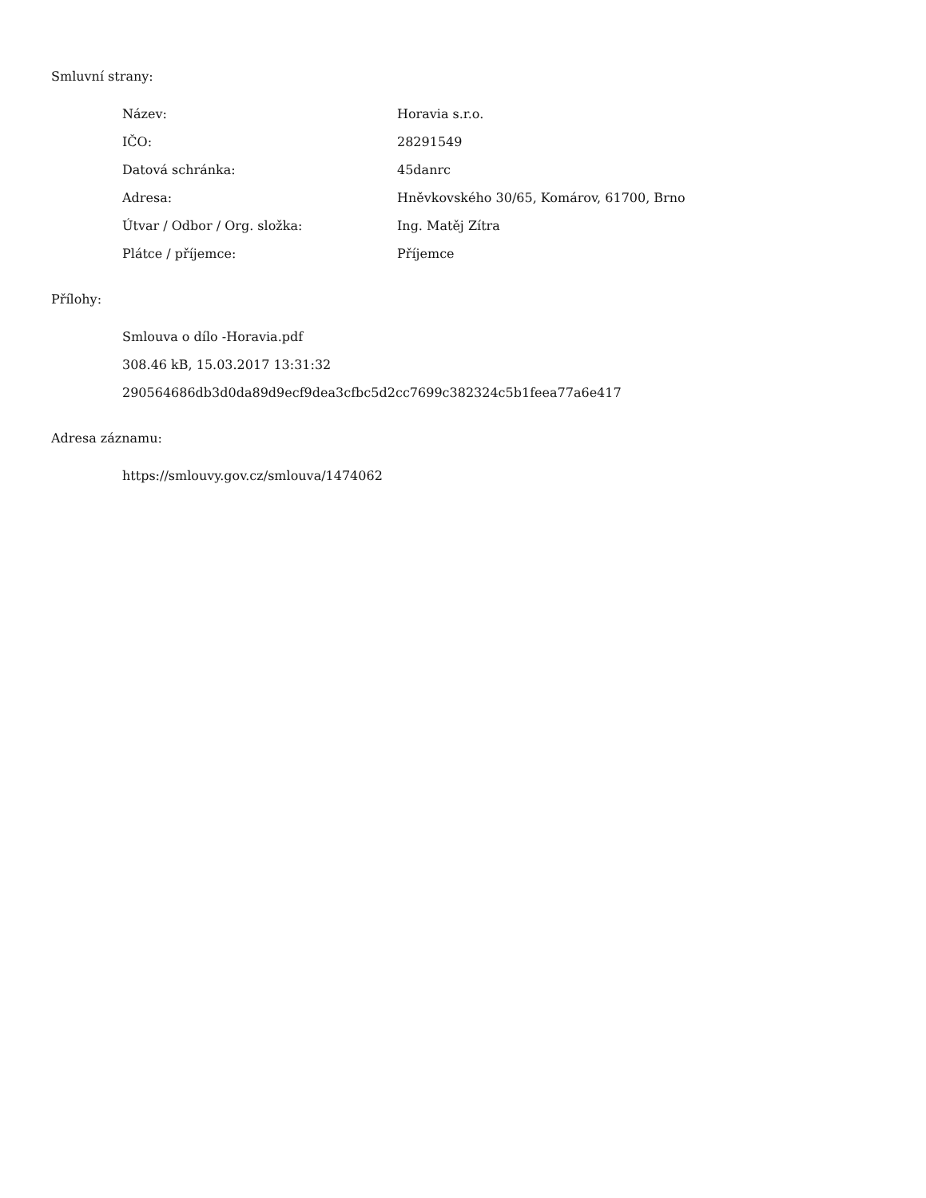Smluvní strany:
| Název: | Horavia s.r.o. |
| IČO: | 28291549 |
| Datová schránka: | 45danrc |
| Adresa: | Hněvkovského 30/65, Komárov, 61700, Brno |
| Útvar / Odbor / Org. složka: | Ing. Matěj Zítra |
| Plátce / příjemce: | Příjemce |
Přílohy:
Smlouva o dílo -Horavia.pdf
308.46 kB, 15.03.2017 13:31:32
290564686db3d0da89d9ecf9dea3cfbc5d2cc7699c382324c5b1feea77a6e417
Adresa záznamu:
https://smlouvy.gov.cz/smlouva/1474062